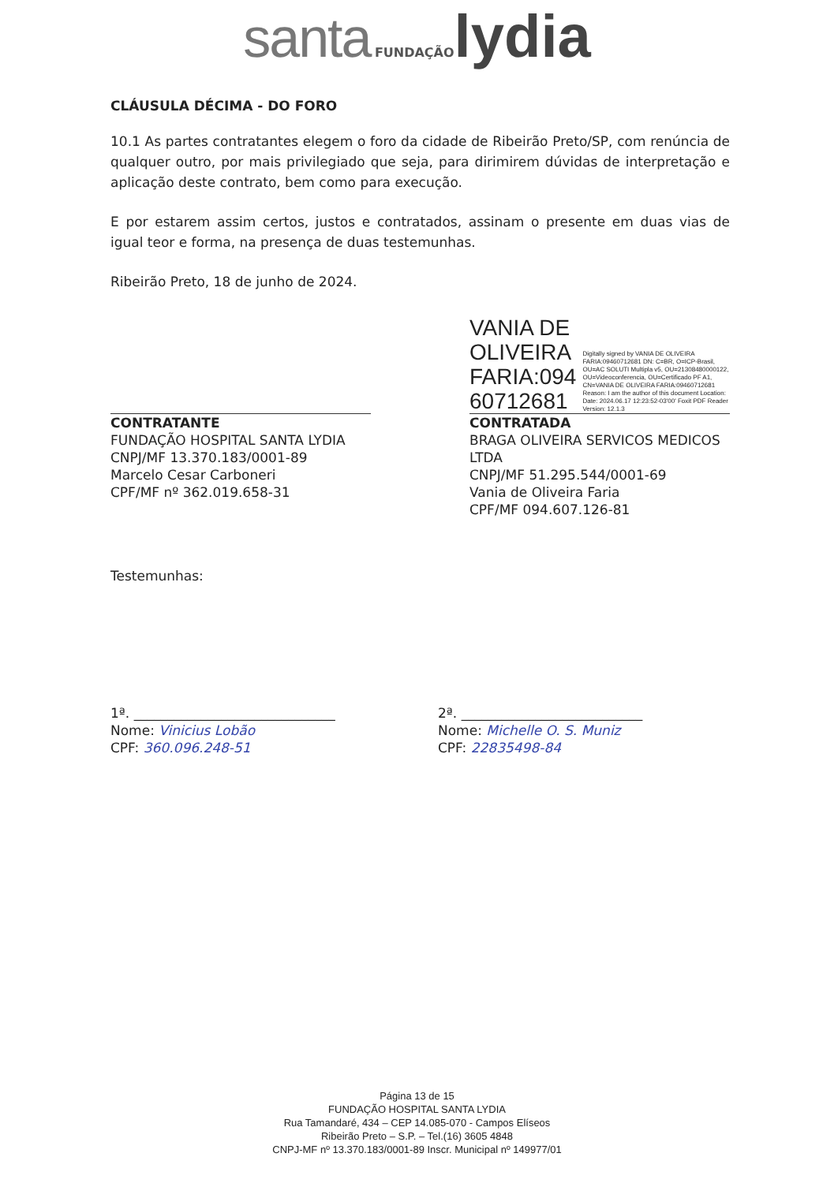santa FUNDAÇÃO lydia
CLÁUSULA DÉCIMA - DO FORO
10.1 As partes contratantes elegem o foro da cidade de Ribeirão Preto/SP, com renúncia de qualquer outro, por mais privilegiado que seja, para dirimirem dúvidas de interpretação e aplicação deste contrato, bem como para execução.
E por estarem assim certos, justos e contratados, assinam o presente em duas vias de igual teor e forma, na presença de duas testemunhas.
Ribeirão Preto, 18 de junho de 2024.
CONTRATANTE
FUNDAÇÃO HOSPITAL SANTA LYDIA
CNPJ/MF 13.370.183/0001-89
Marcelo Cesar Carboneri
CPF/MF nº 362.019.658-31
VANIA DE
OLIVEIRA
FARIA:094
60712681
Digitally signed by VANIA DE OLIVEIRA FARIA:09460712681 DN: C=BR, O=ICP-Brasil, OU=AC SOLUTI Multipla v5, OU=21308480000122, OU=Videoconferencia, OU=Certificado PF A1, CN=VANIA DE OLIVEIRA FARIA:09460712681 Reason: I am the author of this document Location: Date: 2024.06.17 12:23:52-03'00' Foxit PDF Reader Version: 12.1.3
CONTRATADA
BRAGA OLIVEIRA SERVICOS MEDICOS LTDA
CNPJ/MF 51.295.544/0001-69
Vania de Oliveira Faria
CPF/MF 094.607.126-81
Testemunhas:
1ª. ______________________________
Nome: Vinicius Lobão
CPF: 360.096.248-51
2ª. ___________________________
Nome: Michelle O. S. Muniz
CPF: 22835498-84
Página 13 de 15
FUNDAÇÃO HOSPITAL SANTA LYDIA
Rua Tamandaré, 434 – CEP 14.085-070 - Campos Elíseos
Ribeirão Preto – S.P. – Tel.(16) 3605 4848
CNPJ-MF nº 13.370.183/0001-89 Inscr. Municipal nº 149977/01